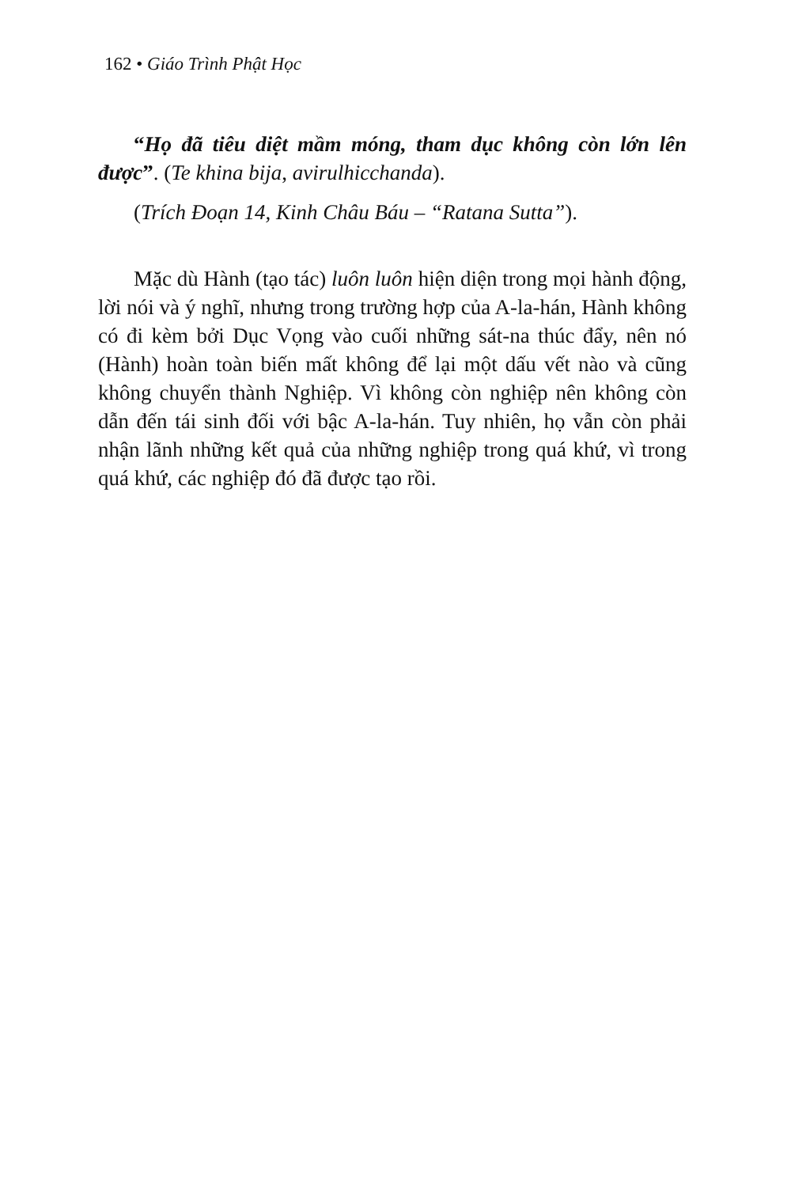162 • Giáo Trình Phật Học
“Họ đã tiêu diệt mầm móng, tham dục không còn lớn lên được”. (Te khina bija, avirulhicchanda).
(Trích Đoạn 14, Kinh Châu Báu – “Ratana Sutta”).
Mặc dù Hành (tạo tác) luôn luôn hiện diện trong mọi hành động, lời nói và ý nghĩ, nhưng trong trường hợp của A-la-hán, Hành không có đi kèm bởi Dục Vọng vào cuối những sát-na thúc đẩy, nên nó (Hành) hoàn toàn biến mất không để lại một dấu vết nào và cũng không chuyển thành Nghiệp. Vì không còn nghiệp nên không còn dẫn đến tái sinh đối với bậc A-la-hán. Tuy nhiên, họ vẫn còn phải nhận lãnh những kết quả của những nghiệp trong quá khứ, vì trong quá khứ, các nghiệp đó đã được tạo rồi.